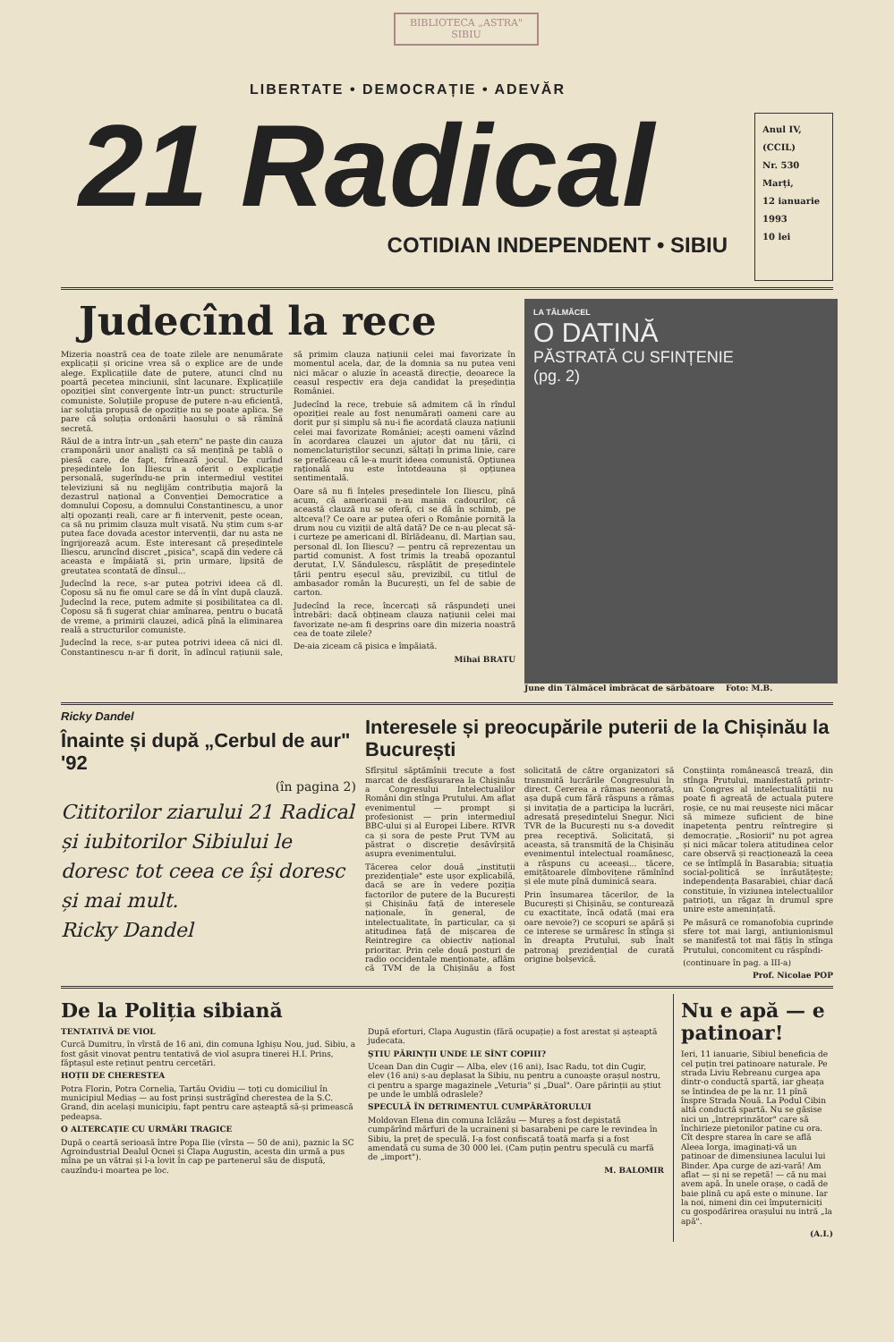BIBLIOTECA „ASTRA"
SIBIU
LIBERTATE • DEMOCRAȚIE • ADEVĂR
21 Radical
COTIDIAN INDEPENDENT • SIBIU
Anul IV,
(CCIL)
Nr. 530
Marți,
12 ianuarie
1993
10 lei
Judecînd la rece
Mizeria noastră cea de toate zilele are nenumărate explicații și oricine vrea să o explice are de unde alege. Explicațiile date de putere, atunci cînd nu poartă pecetea minciunii, sînt lacunare. Explicațiile opoziției sînt convergente într-un punct: structurile comuniste. Soluțiile propuse de putere n-au eficiență, iar soluția propusă de opoziție nu se poate aplica. Se pare că soluția ordonării haosului o să rămînă secretă.
Răul de a intra într-un „șah etern" ne paște din cauza cramponării unor analiști ca să mențină pe tablă o piesă care, de fapt, frînează jocul. De curînd președintele Ion Iliescu a oferit o explicație personală, sugerîndu-ne prin intermediul vestitei televiziuni să nu neglijăm contribuția majoră la dezastrul național a Convenției Democratice a domnului Coposu, a domnului Constantinescu, a unor alți opozanți reali, care ar fi intervenit, peste ocean, ca să nu primim clauza mult visată. Nu știm cum s-ar putea face dovada acestor intervenții, dar nu asta ne îngrijorează acum. Este interesant că președintele Iliescu, aruncînd discret „pisica", scapă din vedere că aceasta e împăiată și, prin urmare, lipsită de greutatea scontată de dînsul...
Judecînd la rece, s-ar putea potrivi ideea că dl. Coposu să nu fie omul care se dă în vînt după clauză. Judecînd la rece, putem admite și posibilitatea ca dl. Coposu să fi sugerat chiar amînarea, pentru o bucată de vreme, a primirii clauzei, adică pînă la eliminarea reală a structurilor comuniste.
Judecînd la rece, s-ar putea potrivi ideea că nici dl. Constantinescu n-ar fi dorit, în adîncul rațiunii sale, să primim clauza națiunii celei mai favorizate în momentul acela, dar, de la domnia sa nu putea veni nici măcar o aluzie în această direcție, deoarece la ceasul respectiv era deja candidat la președinția României.
Judecînd la rece, trebuie să admitem că în rîndul opoziției reale au fost nenumărați oameni care au dorit pur și simplu să nu-i fie acordată clauza națiunii celei mai favorizate României; acești oameni văzînd în acordarea clauzei un ajutor dat nu țării, ci nomenclaturiștilor secunzi, săltați în prima linie, care se prefăceau că le-a murit ideea comunistă. Opțiunea rațională nu este întotdeauna și opțiunea sentimentală.
Oare să nu fi înțeles președintele Ion Iliescu, pînă acum, că americanii n-au mania cadourilor, că această clauză nu se oferă, ci se dă în schimb, pe altceva!? Ce oare ar putea oferi o Românie pornită la drum nou cu viziții de altă dată? De ce n-au plecat să-i curteze pe americani dl. Bîrlădeanu, dl. Marțian sau, personal dl. Ion Iliescu? — pentru că reprezentau un partid comunist. A fost trimis la treabă opozantul derutat, I.V. Săndulescu, răsplătit de președintele țării pentru eșecul său, previzibil, cu titlul de ambasador român la București, un fel de sabie de carton.
Judecînd la rece, încercați să răspundeți unei întrebări: dacă obțineam clauza națiunii celei mai favorizate ne-am fi desprins oare din mizeria noastră cea de toate zilele?
De-aia ziceam că pisica e împăiată.
Mihai BRATU
LA TĂLMĂCEL
O DATINĂ
PĂSTRATĂ CU SFINȚENIE
(pg. 2)
June din Tălmăcel îmbrăcat de sărbătoare Foto: M.B.
Ricky Dandel
Înainte și după „Cerbul de aur" '92
(în pagina 2)
Cititorilor ziarului 21 Radical și iubitorilor Sibiului le doresc tot ceea ce își doresc și mai mult.
Ricky Dandel
Interesele și preocupările puterii de la Chișinău la București
Sfîrșitul săptămînii trecute a fost marcat de desfășurarea la Chișinău a Congresului Intelectualilor Români din stînga Prutului. Am aflat evenimentul — prompt și profesionist — prin intermediul BBC-ului și al Europei Libere. RTVR ca și sora de peste Prut TVM au păstrat o discreție desăvîrșită asupra evenimentului.
Tăcerea celor două „instituții prezidențiale" este ușor explicabilă, dacă se are în vedere poziția factorilor de putere de la București și Chișinău față de interesele naționale, în general, de intelectualitate, în particular, ca și atitudinea față de mișcarea de Reintregire ca obiectiv național prioritar. Prin cele două posturi de radio occidentale menționate, aflăm că TVM de la Chișinău a fost solicitată de către organizatori să transmită lucrările Congresului în direct. Cererea a rămas neonorată, așa după cum fără răspuns a rămas și invitația de a participa la lucrări, adresată președintelui Snegur. Nici TVR de la București nu s-a dovedit prea receptivă. Solicitată, și aceasta, să transmită de la Chișinău evenimentul intelectual roamânesc, a răspuns cu aceeași... tăcere, emițătoarele dîmbovițene rămînînd și ele mute pînă duminică seara.
Prin însumarea tăcerilor, de la București și Chișinău, se conturează cu exactitate, încă odată (mai era oare nevoie?) ce scopuri se apără și ce interese se urmăresc în stînga și în dreapta Prutului, sub înalt patronaj prezidențial de curată origine bolșevică.
Conștiința românească trează, din stînga Prutului, manifestată printr-un Congres al intelectualității nu poate fi agreată de actuala putere roșie, ce nu mai reușește nici măcar să mimeze suficient de bine inapetența pentru reîntregire și democrație. „Rosiorii" nu pot agrea și nici măcar tolera atitudinea celor care observă și reacționează la ceea ce se întîmplă în Basarabia; situația social-politică se înrăutățește; independența Basarabiei, chiar dacă constituie, în viziunea intelectualilor patrioți, un răgaz în drumul spre unire este amenințată.
Pe măsură ce romanofobia cuprinde sfere tot mai largi, antiunionismul se manifestă tot mai fățiș în stînga Prutului, concomitent cu răspîndi-
(continuare în pag. a III-a)
Prof. Nicolae POP
De la Poliția sibiană
TENTATIVĂ DE VIOL
Curcă Dumitru, în vîrstă de 16 ani, din comuna Ighișu Nou, jud. Sibiu, a fost găsit vinovat pentru tentativă de viol asupra tinerei H.I. Prins, făptașul este reținut pentru cercetări.
HOȚII DE CHERESTEA
Potra Florin, Potra Cornelia, Tartău Ovidiu — toți cu domiciliul în municipiul Mediaș — au fost prinși sustrăgînd cherestea de la S.C. Grand, din același municipiu, fapt pentru care așteaptă să-și primească pedeapsa.
O ALTERCAȚIE CU URMĂRI TRAGICE
După o ceartă serioasă între Popa Ilie (vîrsta — 50 de ani), paznic la SC Agroindustrial Dealul Ocnei și Clapa Augustin, acesta din urmă a pus mîna pe un vătrai și l-a lovit în cap pe partenerul său de dispută, cauzîndu-i moartea pe loc.
După eforturi, Clapa Augustin (fără ocupație) a fost arestat și așteaptă judecata.
ȘTIU PĂRINȚII UNDE LE SÎNT COPIII?
Ucean Dan din Cugir — Alba, elev (16 ani), Isac Radu, tot din Cugir, elev (16 ani) s-au deplasat la Sibiu, nu pentru a cunoaște orașul nostru, ci pentru a sparge magazinele „Veturia" și „Dual". Oare părinții au știut pe unde le umblă odraslele?
SPECULĂ ÎN DETRIMENTUL CUMPĂRĂTORULUI
Moldovan Elena din comuna Iclăzău — Mureș a fost depistată cumpărînd mărfuri de la ucraineni și basarabeni pe care le revindea în Sibiu, la preț de speculă. I-a fost confiscată toată marfa și a fost amendată cu suma de 30 000 lei. (Cam puțin pentru speculă cu marfă de „import").
M. BALOMIR
Nu e apă — e patinoar!
Ieri, 11 ianuarie, Sibiul beneficia de cel puțin trei patinoare naturale. Pe strada Liviu Rebreanu curgea apa dintr-o conductă spartă, iar gheața se întindea de pe la nr. 11 pînă înspre Strada Nouă. La Podul Cibin altă conductă spartă. Nu se găsise nici un „întreprinzător" care să închirieze pietonilor patine cu ora. Cît despre starea în care se află Aleea Iorga, imaginați-vă un patinoar de dimensiunea lacului lui Binder. Apa curge de azi-vară! Am aflat — și ni se repetă! — că nu mai avem apă. În unele orașe, o cadă de baie plină cu apă este o minune. Iar la noi, nimeni din cei împuterniciți cu gospodărirea orașului nu intră „la apă".
(A.I.)